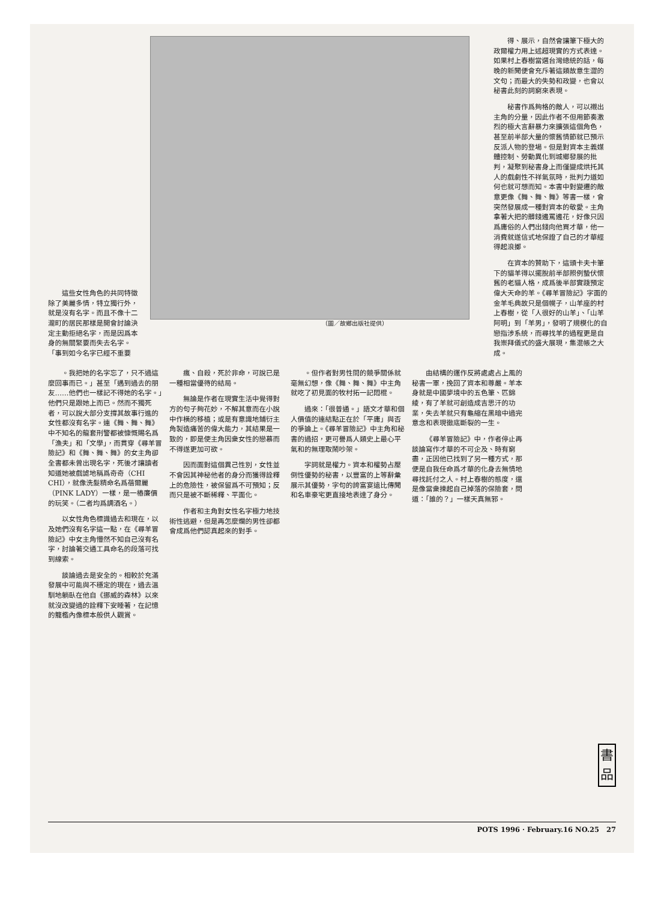這些女性角色的共同特徵除了美麗多情，特立獨行外，就是沒有名字。而且不像十二瀧町的居民那樣是開會討論決定主動拒絕名字，而是因爲本身的無關緊要而失去名字。「事到如今名字已經不重要
（圖／故鄉出版社提供）
得、展示，自然會讓筆下極大的政爾權力用上述超現實的方式表達。如果村上春樹當選台灣總統的話，每晚的新聞便會充斥著這類故意生澀的文句；而最大的失勢和政變，也會以秘書此刻的詞窮來表現。
秘書作爲夠格的敵人，可以襯出主角的分量，因此作者不但用節奏激烈的極大言辭暴力來擴張這個角色，甚至前半部大量的懷舊情節就已預示反派人物的登場。但是對資本主義媒體控制、勞動異化到城鄉發展的批判，凝聚到秘書身上而僅變成烘托其人的戲劇性不祥氣氛時，批判力道如何也就可想而知。本書中對變遷的敵意更像《舞、舞、舞》等書一樣，會突然發展成一種對資本的敬愛。主角拿著大把的髒錢邊罵邊花，好像只因爲庸俗的人們出錢向他買才華，他一消費就遂信式地保證了自己的才華經得起浪擲。
在資本的贊助下，這頭卡夫卡筆下的貓羊得以擺脫前半部照例蟄伏懷舊的老貓人格，成爲後半部實踐預定偉大天命的羊。《尋羊冒險記》字面的金羊毛典故只是個幌子，山羊座的村上春樹，從「人很好的山羊」、「山羊阿明」到「羊男」，發明了規模化的自戀指涉系統，而尋找羊的過程更是自我崇拜儀式的盛大展現，集混帳之大成。
。我把她的名字忘了，只不過這麼回事而已。」甚至「遇到過去的朋友……他們也一樣記不得她的名字。」他們只是跟她上而已。然而不獨死者，可以說大部分支撐其故事行進的女性都沒有名字。連《舞、舞、舞》中不知名的龍套刑警都被慷慨賜名爲「漁夫」和「文學」，而貫穿《尋羊冒險記》和《舞、舞、舞》的女主角卻全書都未曾出現名字，死後才讓讀者知道她被戲謔地稱爲奇奇（CHI CHI），就像洗髮精命名爲蓓爾麗（PINK LADY）一樣，是一樁廉價的玩笑。（二者均爲調酒名。）
以女性角色標識過去和現在，以及她們沒有名字這一點，在《尋羊冒險記》中女主角懵然不知自己沒有名字，討論著交通工具命名的段落可找到線索。
談論過去是安全的。相較於充滿發展中可能與不穩定的現在，過去溫馴地躺臥在他自《挪威的森林》以來就沒改變過的詮釋下安睡著，在記憶的籠檻內像標本般供人觀賞。
瘋、自殺，死於非命，可說已是一種相當優待的結局。
無論是作者在現實生活中覺得對方的句子夠花妙，不解其意而在小說中作橫的移植；或是有意識地鋪衍主角製造痛苦的偉大能力，其結果是一致的，即是使主角因衆女性的戀慕而不得遂更加可欲。
因而面對這個異己性別，女性並不會因其神秘他者的身分而獲得詮釋上的危險性，被保留爲不可預知；反而只是被不斷稀釋、平面化。
作者和主角對女性名字極力地技術性逃避，但是再怎麼爛的男性卻都會成爲他們認真起來的對手。
。但作者對男性間的競爭關係就毫無幻想，像《舞、舞、舞》中主角就吃了初見面的牧村拓一記悶棍。
過來：「很普通。」語文才華和個人價值的連結點正在於「平庸」與否的爭論上。《尋羊冒險記》中主角和秘書的過招，更可譽爲人類史上最心平氣和的無理取鬧吵架。
字詞就是權力。資本和權勢占壓倒性優勢的秘書，以豐富的上等辭彙展示其優勢，字句的誇富宴遠比傳聞和名車豪宅更直接地表達了身分。
由結構的運作反將處處占上風的秘書一軍，挽回了資本和尊嚴。羊本身就是中國夢境中的五色筆、匹錦綾，有了羊就可創造成吉思汗的功業，失去羊就只有龜縮在黑暗中過完意念和表現徹底斷裂的一生。
《尋羊冒險記》中，作者停止再談論寫作才華的不可企及、時有窮盡，正因他已找到了另一種方式，那便是自我任命爲才華的化身去無情地尋找託付之人。村上春樹的態度，還是像當衆揀起自己掉落的保險套，問道：「誰的？」一樣天真無邪。
書
品
POTS 1996 · February.16 NO.25 27